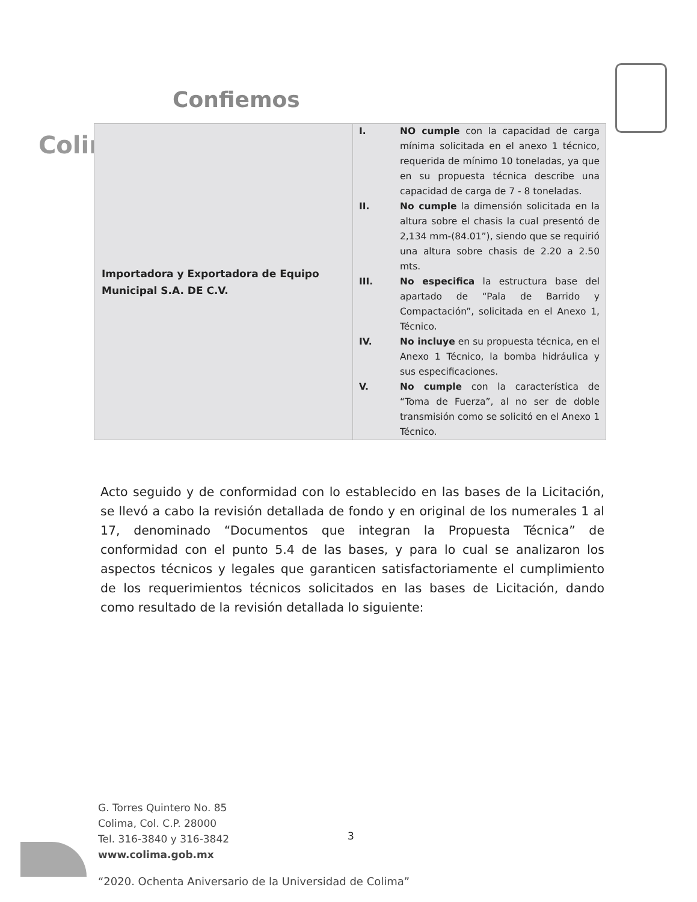Confiemos
Colir
| Importadora y Exportadora de Equipo Municipal S.A. DE C.V. | I. NO cumple con la capacidad de carga mínima solicitada en el anexo 1 técnico, requerida de mínimo 10 toneladas, ya que en su propuesta técnica describe una capacidad de carga de 7 - 8 toneladas. II. No cumple la dimensión solicitada en la altura sobre el chasis la cual presentó de 2,134 mm-(84.01”), siendo que se requirió una altura sobre chasis de 2.20 a 2.50 mts. III. No especifica la estructura base del apartado de “Pala de Barrido y Compactación”, solicitada en el Anexo 1, Técnico. IV. No incluye en su propuesta técnica, en el Anexo 1 Técnico, la bomba hidráulica y sus especificaciones. V. No cumple con la característica de “Toma de Fuerza”, al no ser de doble transmisión como se solicitó en el Anexo 1 Técnico. |
Acto seguido y de conformidad con lo establecido en las bases de la Licitación, se llevó a cabo la revisión detallada de fondo y en original de los numerales 1 al 17, denominado “Documentos que integran la Propuesta Técnica” de conformidad con el punto 5.4 de las bases, y para lo cual se analizaron los aspectos técnicos y legales que garanticen satisfactoriamente el cumplimiento de los requerimientos técnicos solicitados en las bases de Licitación, dando como resultado de la revisión detallada lo siguiente:
G. Torres Quintero No. 85
Colima, Col. C.P. 28000
Tel. 316-3840 y 316-3842
www.colima.gob.mx
3
“2020. Ochenta Aniversario de la Universidad de Colima”